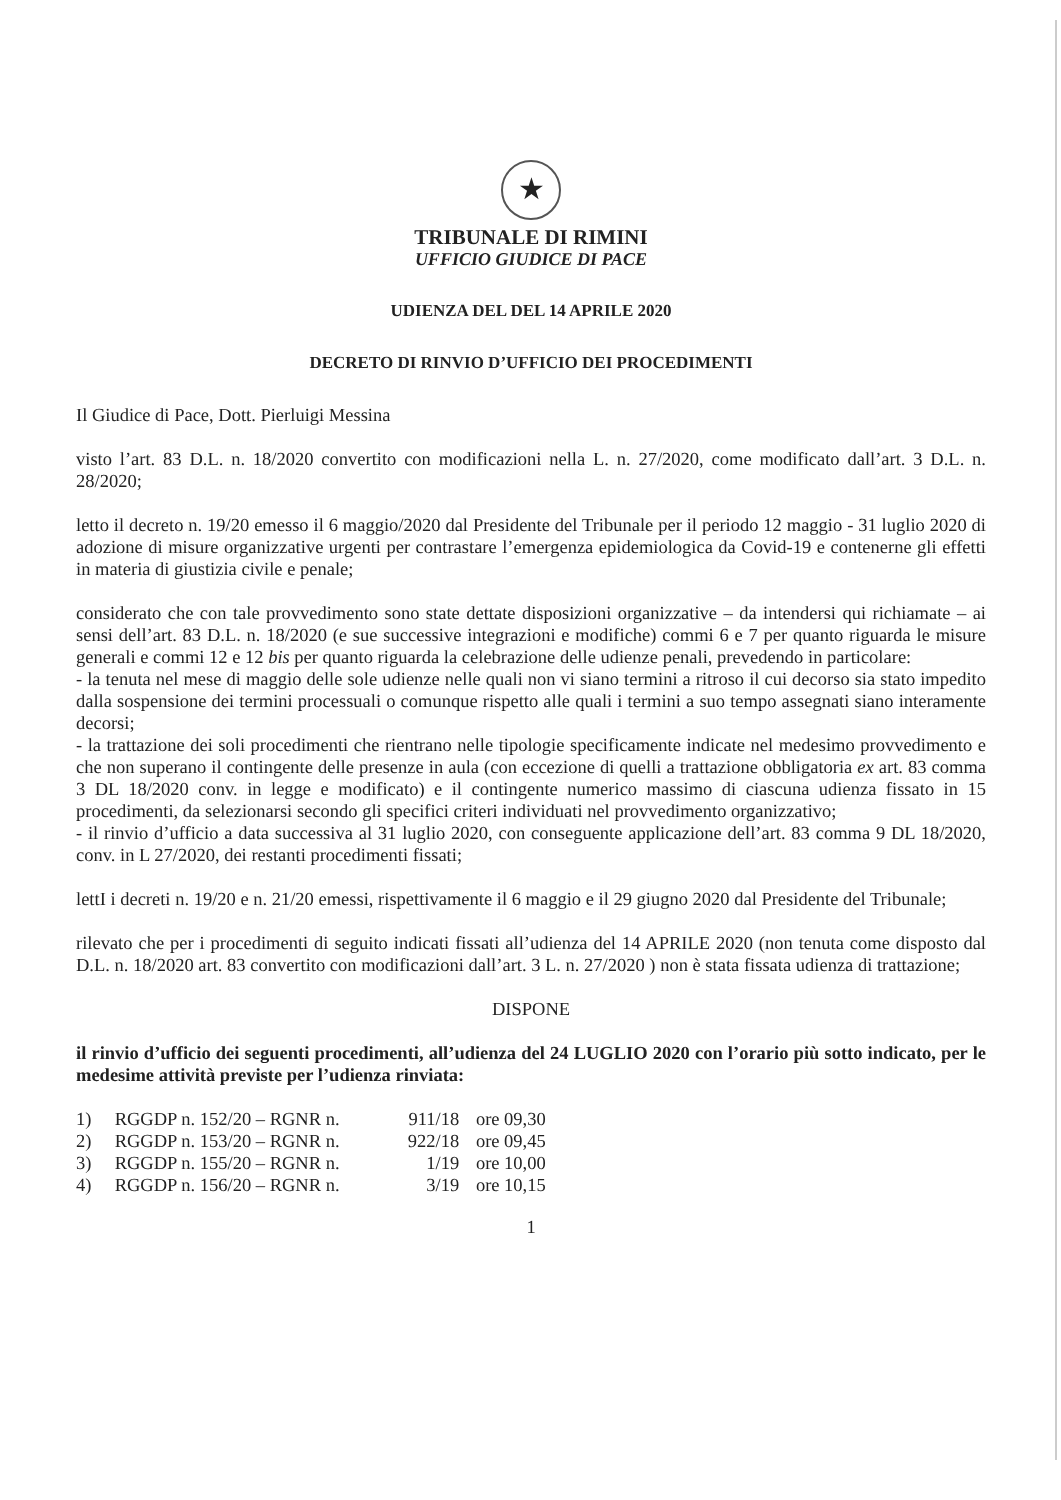★
TRIBUNALE DI RIMINI
UFFICIO GIUDICE DI PACE
UDIENZA DEL DEL 14 APRILE 2020
DECRETO DI RINVIO D’UFFICIO DEI PROCEDIMENTI
Il Giudice di Pace, Dott. Pierluigi Messina
visto l’art. 83 D.L. n. 18/2020 convertito con modificazioni nella L. n. 27/2020, come modificato dall’art. 3 D.L. n. 28/2020;
letto il decreto n. 19/20 emesso il 6 maggio/2020 dal Presidente del Tribunale per il periodo 12 maggio - 31 luglio 2020 di adozione di misure organizzative urgenti per contrastare l’emergenza epidemiologica da Covid-19 e contenerne gli effetti in materia di giustizia civile e penale;
considerato che con tale provvedimento sono state dettate disposizioni organizzative – da intendersi qui richiamate – ai sensi dell’art. 83 D.L. n. 18/2020 (e sue successive integrazioni e modifiche) commi 6 e 7 per quanto riguarda le misure generali e commi 12 e 12 bis per quanto riguarda la celebrazione delle udienze penali, prevedendo in particolare:
- la tenuta nel mese di maggio delle sole udienze nelle quali non vi siano termini a ritroso il cui decorso sia stato impedito dalla sospensione dei termini processuali o comunque rispetto alle quali i termini a suo tempo assegnati siano interamente decorsi;
- la trattazione dei soli procedimenti che rientrano nelle tipologie specificamente indicate nel medesimo provvedimento e che non superano il contingente delle presenze in aula (con eccezione di quelli a trattazione obbligatoria ex art. 83 comma 3 DL 18/2020 conv. in legge e modificato) e il contingente numerico massimo di ciascuna udienza fissato in 15 procedimenti, da selezionarsi secondo gli specifici criteri individuati nel provvedimento organizzativo;
- il rinvio d’ufficio a data successiva al 31 luglio 2020, con conseguente applicazione dell’art. 83 comma 9 DL 18/2020, conv. in L 27/2020, dei restanti procedimenti fissati;
lettI i decreti n. 19/20 e n. 21/20 emessi, rispettivamente il 6 maggio e il 29 giugno 2020 dal Presidente del Tribunale;
rilevato che per i procedimenti di seguito indicati fissati all’udienza del 14 APRILE 2020 (non tenuta come disposto dal D.L. n. 18/2020 art. 83 convertito con modificazioni dall’art. 3 L. n. 27/2020 ) non è stata fissata udienza di trattazione;
DISPONE
il rinvio d’ufficio dei seguenti procedimenti, all’udienza del 24 LUGLIO 2020 con l’orario più sotto indicato, per le medesime attività previste per l’udienza rinviata:
1) RGGDP n. 152/20 – RGNR n. 911/18 ore 09,30
2) RGGDP n. 153/20 – RGNR n. 922/18 ore 09,45
3) RGGDP n. 155/20 – RGNR n. 1/19 ore 10,00
4) RGGDP n. 156/20 – RGNR n. 3/19 ore 10,15
1